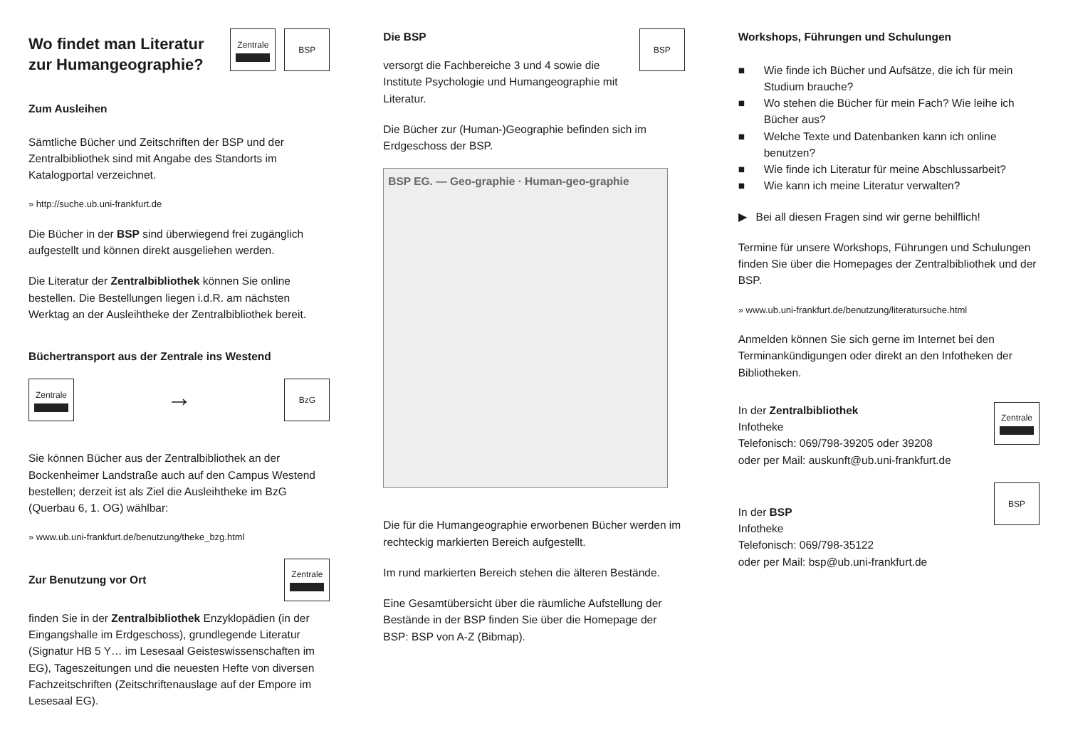Wo findet man Literatur zur Humangeographie?
Zentrale BSP
Zum Ausleihen
Sämtliche Bücher und Zeitschriften der BSP und der Zentralbibliothek sind mit Angabe des Standorts im Katalogportal verzeichnet.
» http://suche.ub.uni-frankfurt.de
Die Bücher in der BSP sind überwiegend frei zugänglich aufgestellt und können direkt ausgeliehen werden.
Die Literatur der Zentralbibliothek können Sie online bestellen. Die Bestellungen liegen i.d.R. am nächsten Werktag an der Ausleihtheke der Zentralbibliothek bereit.
Büchertransport aus der Zentrale ins Westend
Zentrale
→
BzG
Sie können Bücher aus der Zentralbibliothek an der Bockenheimer Landstraße auch auf den Campus Westend bestellen; derzeit ist als Ziel die Ausleihtheke im BzG (Querbau 6, 1. OG) wählbar:
» www.ub.uni-frankfurt.de/benutzung/theke_bzg.html
Zur Benutzung vor Ort
Zentrale
finden Sie in der Zentralbibliothek Enzyklopädien (in der Eingangshalle im Erdgeschoss), grundlegende Literatur (Signatur HB 5 Y… im Lesesaal Geisteswissenschaften im EG), Tageszeitungen und die neuesten Hefte von diversen Fachzeitschriften (Zeitschriftenauslage auf der Empore im Lesesaal EG).
Die BSP
BSP
versorgt die Fachbereiche 3 und 4 sowie die Institute Psychologie und Humangeographie mit Literatur.
Die Bücher zur (Human-)Geographie befinden sich im Erdgeschoss der BSP.
BSP EG. — Geo-graphie · Human-geo-graphie
Die für die Humangeographie erworbenen Bücher werden im rechteckig markierten Bereich aufgestellt.
Im rund markierten Bereich stehen die älteren Bestände.
Eine Gesamtübersicht über die räumliche Aufstellung der Bestände in der BSP finden Sie über die Homepage der BSP: BSP von A-Z (Bibmap).
Workshops, Führungen und Schulungen
■ Wie finde ich Bücher und Aufsätze, die ich für mein Studium brauche?
■ Wo stehen die Bücher für mein Fach? Wie leihe ich Bücher aus?
■ Welche Texte und Datenbanken kann ich online benutzen?
■ Wie finde ich Literatur für meine Abschlussarbeit?
■ Wie kann ich meine Literatur verwalten?
▶ Bei all diesen Fragen sind wir gerne behilflich!
Termine für unsere Workshops, Führungen und Schulungen finden Sie über die Homepages der Zentralbibliothek und der BSP.
» www.ub.uni-frankfurt.de/benutzung/literatursuche.html
Anmelden können Sie sich gerne im Internet bei den Terminankündigungen oder direkt an den Infotheken der Bibliotheken.
In der Zentralbibliothek
Infotheke
Telefonisch: 069/798-39205 oder 39208
oder per Mail: auskunft@ub.uni-frankfurt.de
Zentrale
In der BSP
Infotheke
Telefonisch: 069/798-35122
oder per Mail: bsp@ub.uni-frankfurt.de
BSP